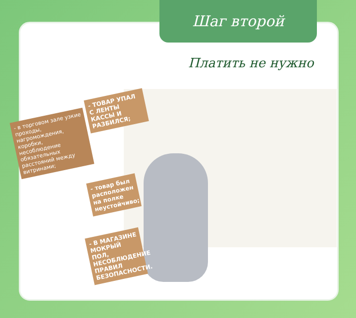Шаг второй
Платить не нужно
- ТОВАР УПАЛ С ЛЕНТЫ КАССЫ И РАЗБИЛСЯ;
- в торговом зале узкие проходы, нагромождения, коробки, несоблюдение обязательных расстояний между витринами;
- товар был расположен на полке неустойчиво;
- В МАГАЗИНЕ МОКРЫЙ ПОЛ, НЕСОБЛЮДЕНИЕ ПРАВИЛ БЕЗОПАСНОСТИ.